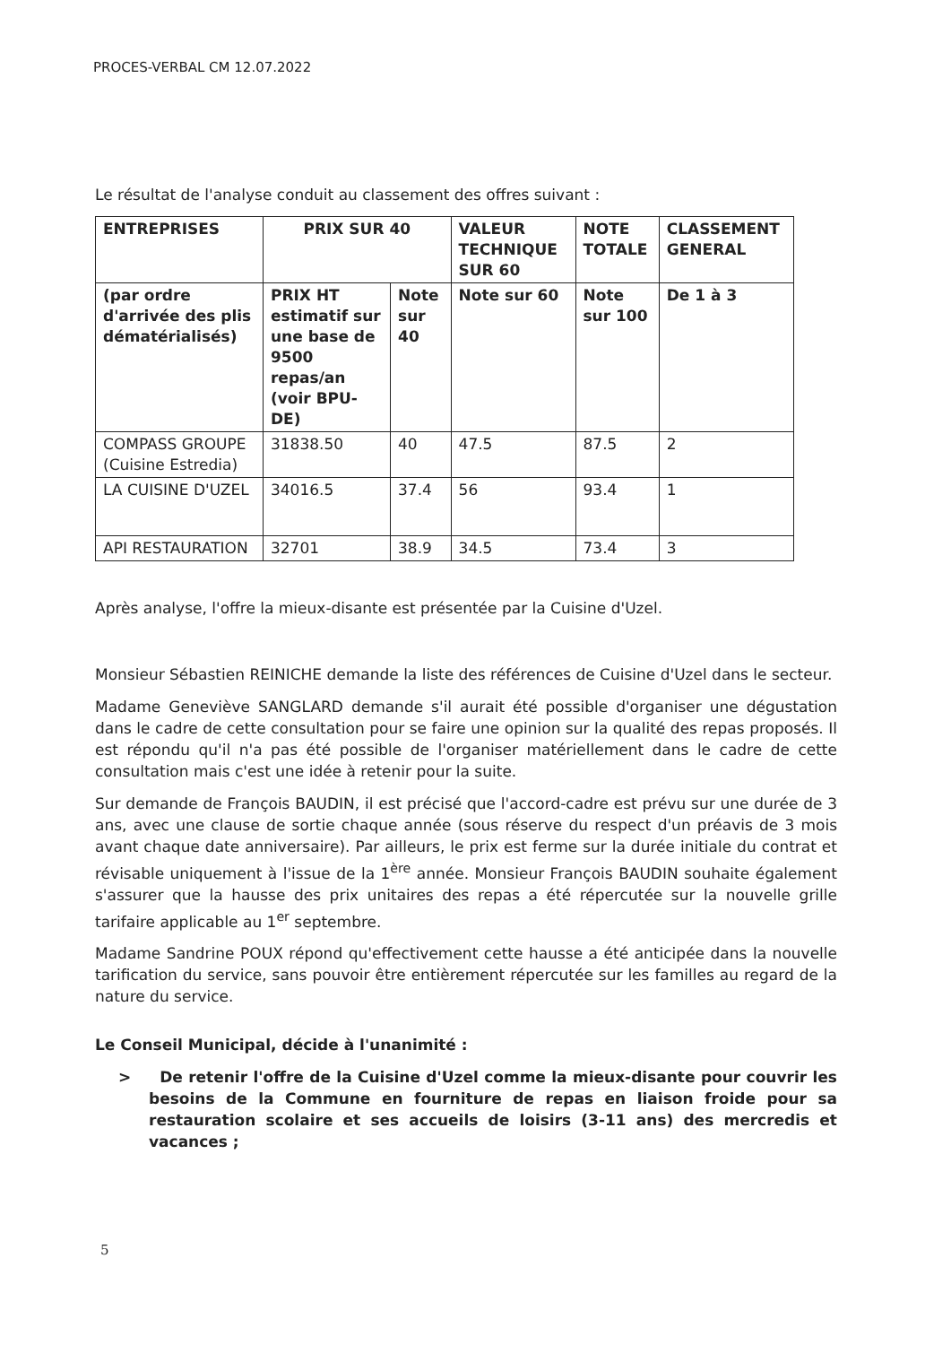PROCES-VERBAL CM 12.07.2022
Le résultat de l'analyse conduit au classement des offres suivant :
| ENTREPRISES | PRIX SUR 40 | | VALEUR TECHNIQUE SUR 60 | NOTE TOTALE | CLASSEMENT GENERAL |
| --- | --- | --- | --- | --- | --- |
| (par ordre d'arrivée des plis dématérialisés) | PRIX HT estimatif sur une base de 9500 repas/an (voir BPU-DE) | Note sur 40 | Note sur 60 | Note sur 100 | De 1 à 3 |
| COMPASS GROUPE (Cuisine Estredia) | 31838.50 | 40 | 47.5 | 87.5 | 2 |
| LA CUISINE D'UZEL | 34016.5 | 37.4 | 56 | 93.4 | 1 |
| API RESTAURATION | 32701 | 38.9 | 34.5 | 73.4 | 3 |
Après analyse, l'offre la mieux-disante est présentée par la Cuisine d'Uzel.
Monsieur Sébastien REINICHE demande la liste des références de Cuisine d'Uzel dans le secteur.
Madame Geneviève SANGLARD demande s'il aurait été possible d'organiser une dégustation dans le cadre de cette consultation pour se faire une opinion sur la qualité des repas proposés. Il est répondu qu'il n'a pas été possible de l'organiser matériellement dans le cadre de cette consultation mais c'est une idée à retenir pour la suite.
Sur demande de François BAUDIN, il est précisé que l'accord-cadre est prévu sur une durée de 3 ans, avec une clause de sortie chaque année (sous réserve du respect d'un préavis de 3 mois avant chaque date anniversaire). Par ailleurs, le prix est ferme sur la durée initiale du contrat et révisable uniquement à l'issue de la 1<sup>ère</sup> année. Monsieur François BAUDIN souhaite également s'assurer que la hausse des prix unitaires des repas a été répercutée sur la nouvelle grille tarifaire applicable au 1<sup>er</sup> septembre.
Madame Sandrine POUX répond qu'effectivement cette hausse a été anticipée dans la nouvelle tarification du service, sans pouvoir être entièrement répercutée sur les familles au regard de la nature du service.
Le Conseil Municipal, décide à l'unanimité :
> De retenir l'offre de la Cuisine d'Uzel comme la mieux-disante pour couvrir les besoins de la Commune en fourniture de repas en liaison froide pour sa restauration scolaire et ses accueils de loisirs (3-11 ans) des mercredis et vacances ;
5